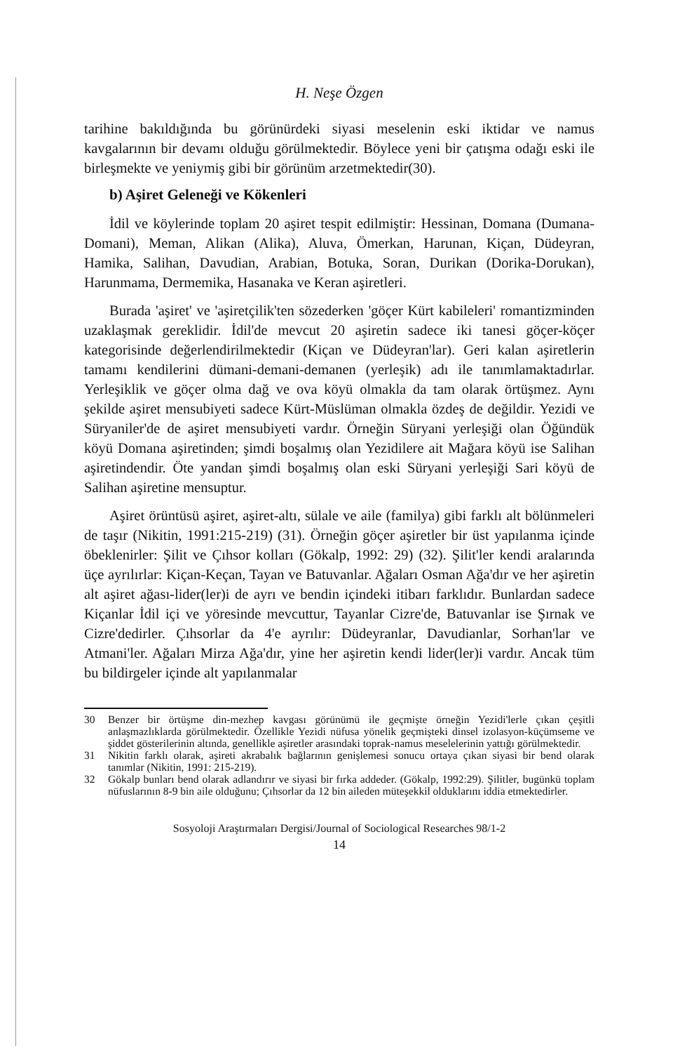H. Neşe Özgen
tarihine bakıldığında bu görünürdeki siyasi meselenin eski iktidar ve namus kavgalarının bir devamı olduğu görülmektedir. Böylece yeni bir çatışma odağı eski ile birleşmekte ve yeniymiş gibi bir görünüm arzetmektedir(30).
b) Aşiret Geleneği ve Kökenleri
İdil ve köylerinde toplam 20 aşiret tespit edilmiştir: Hessinan, Domana (Dumana-Domani), Meman, Alikan (Alika), Aluva, Ömerkan, Harunan, Kiçan, Düdeyran, Hamika, Salihan, Davudian, Arabian, Botuka, Soran, Durikan (Dorika-Dorukan), Harunmama, Dermemika, Hasanaka ve Keran aşiretleri.
Burada 'aşiret' ve 'aşiretçilik'ten sözederken 'göçer Kürt kabileleri' romantizminden uzaklaşmak gereklidir. İdil'de mevcut 20 aşiretin sadece iki tanesi göçer-köçer kategorisinde değerlendirilmektedir (Kiçan ve Düdeyran'lar). Geri kalan aşiretlerin tamamı kendilerini dümani-demani-demanen (yerleşik) adı ile tanımlamaktadırlar. Yerleşiklik ve göçer olma dağ ve ova köyü olmakla da tam olarak örtüşmez. Aynı şekilde aşiret mensubiyeti sadece Kürt-Müslüman olmakla özdeş de değildir. Yezidi ve Süryaniler'de de aşiret mensubiyeti vardır. Örneğin Süryani yerleşiği olan Öğündük köyü Domana aşiretinden; şimdi boşalmış olan Yezidilere ait Mağara köyü ise Salihan aşiretindendir. Öte yandan şimdi boşalmış olan eski Süryani yerleşiği Sari köyü de Salihan aşiretine mensuptur.
Aşiret örüntüsü aşiret, aşiret-altı, sülale ve aile (familya) gibi farklı alt bölünmeleri de taşır (Nikitin, 1991:215-219) (31). Örneğin göçer aşiretler bir üst yapılanma içinde öbeklenirler: Şilit ve Çıhsor kolları (Gökalp, 1992: 29) (32). Şilit'ler kendi aralarında üçe ayrılırlar: Kiçan-Keçan, Tayan ve Batuvanlar. Ağaları Osman Ağa'dır ve her aşiretin alt aşiret ağası-lider(ler)i de ayrı ve bendin içindeki itibarı farklıdır. Bunlardan sadece Kiçanlar İdil içi ve yöresinde mevcuttur, Tayanlar Cizre'de, Batuvanlar ise Şırnak ve Cizre'dedirler. Çıhsorlar da 4'e ayrılır: Düdeyranlar, Davudianlar, Sorhan'lar ve Atmani'ler. Ağaları Mirza Ağa'dır, yine her aşiretin kendi lider(ler)i vardır. Ancak tüm bu bildirgeler içinde alt yapılanmalar
30 Benzer bir örtüşme din-mezhep kavgası görünümü ile geçmişte örneğin Yezidi'lerle çıkan çeşitli anlaşmazlıklarda görülmektedir. Özellikle Yezidi nüfusa yönelik geçmişteki dinsel izolasyon-küçümseme ve şiddet gösterilerinin altında, genellikle aşiretler arasındaki toprak-namus meselelerinin yattığı görülmektedir.
31 Nikitin farklı olarak, aşireti akrabalık bağlarının genişlemesi sonucu ortaya çıkan siyasi bir bend olarak tanımlar (Nikitin, 1991: 215-219).
32 Gökalp bunları bend olarak adlandırır ve siyasi bir fırka addeder. (Gökalp, 1992:29). Şilitler, bugünkü toplam nüfuslarının 8-9 bin aile olduğunu; Çıhsorlar da 12 bin aileden müteşekkil olduklarını iddia etmektedirler.
Sosyoloji Araştırmaları Dergisi/Journal of Sociological Researches 98/1-2
14